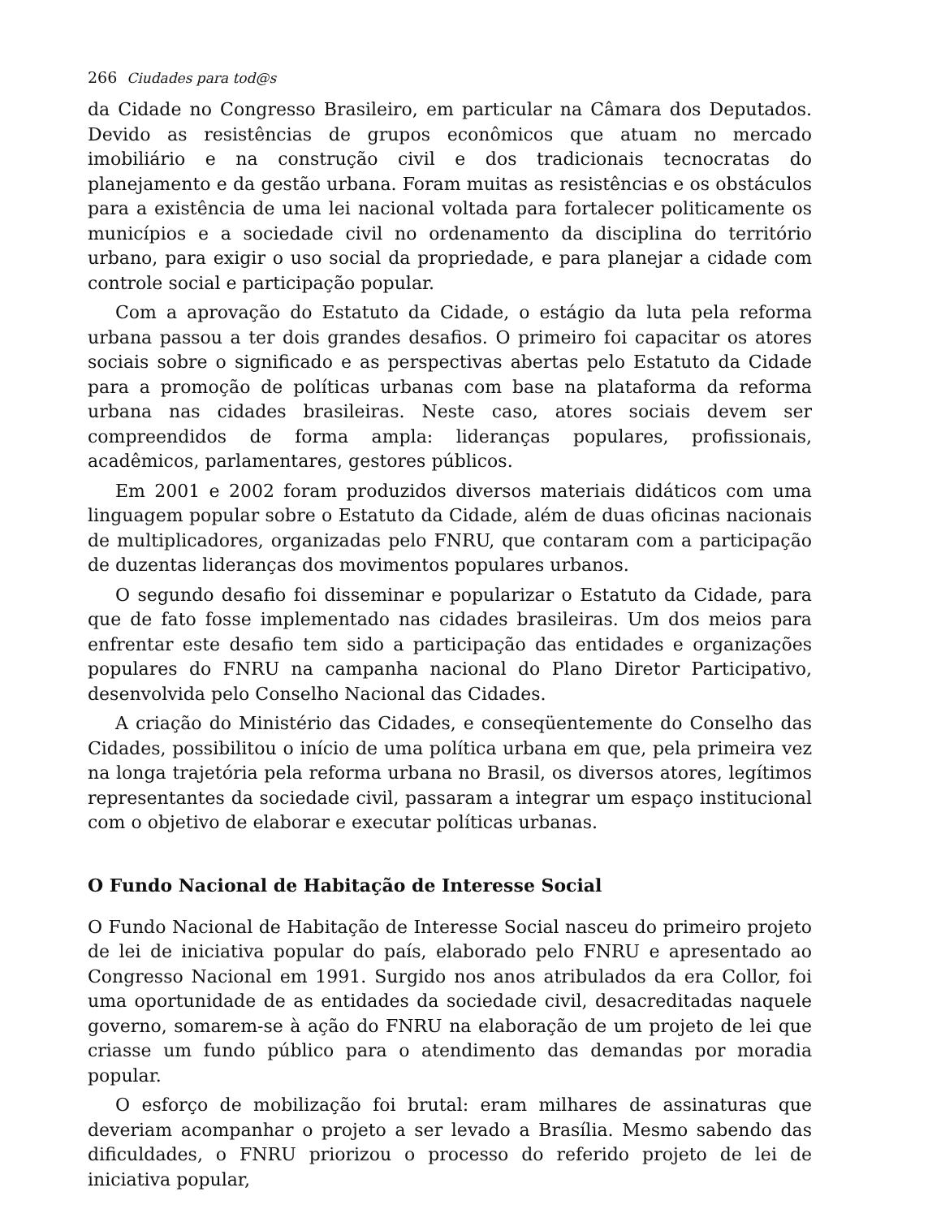266 Ciudades para tod@s
da Cidade no Congresso Brasileiro, em particular na Câmara dos Deputados. Devido as resistências de grupos econômicos que atuam no mercado imobiliário e na construção civil e dos tradicionais tecnocratas do planejamento e da gestão urbana. Foram muitas as resistências e os obstáculos para a existência de uma lei nacional voltada para fortalecer politicamente os municípios e a sociedade civil no ordenamento da disciplina do território urbano, para exigir o uso social da propriedade, e para planejar a cidade com controle social e participação popular.
Com a aprovação do Estatuto da Cidade, o estágio da luta pela reforma urbana passou a ter dois grandes desafios. O primeiro foi capacitar os atores sociais sobre o significado e as perspectivas abertas pelo Estatuto da Cidade para a promoção de políticas urbanas com base na plataforma da reforma urbana nas cidades brasileiras. Neste caso, atores sociais devem ser compreendidos de forma ampla: lideranças populares, profissionais, acadêmicos, parlamentares, gestores públicos.
Em 2001 e 2002 foram produzidos diversos materiais didáticos com uma linguagem popular sobre o Estatuto da Cidade, além de duas oficinas nacionais de multiplicadores, organizadas pelo FNRU, que contaram com a participação de duzentas lideranças dos movimentos populares urbanos.
O segundo desafio foi disseminar e popularizar o Estatuto da Cidade, para que de fato fosse implementado nas cidades brasileiras. Um dos meios para enfrentar este desafio tem sido a participação das entidades e organizações populares do FNRU na campanha nacional do Plano Diretor Participativo, desenvolvida pelo Conselho Nacional das Cidades.
A criação do Ministério das Cidades, e conseqüentemente do Conselho das Cidades, possibilitou o início de uma política urbana em que, pela primeira vez na longa trajetória pela reforma urbana no Brasil, os diversos atores, legítimos representantes da sociedade civil, passaram a integrar um espaço institucional com o objetivo de elaborar e executar políticas urbanas.
O Fundo Nacional de Habitação de Interesse Social
O Fundo Nacional de Habitação de Interesse Social nasceu do primeiro projeto de lei de iniciativa popular do país, elaborado pelo FNRU e apresentado ao Congresso Nacional em 1991. Surgido nos anos atribulados da era Collor, foi uma oportunidade de as entidades da sociedade civil, desacreditadas naquele governo, somarem-se à ação do FNRU na elaboração de um projeto de lei que criasse um fundo público para o atendimento das demandas por moradia popular.
O esforço de mobilização foi brutal: eram milhares de assinaturas que deveriam acompanhar o projeto a ser levado a Brasília. Mesmo sabendo das dificuldades, o FNRU priorizou o processo do referido projeto de lei de iniciativa popular,